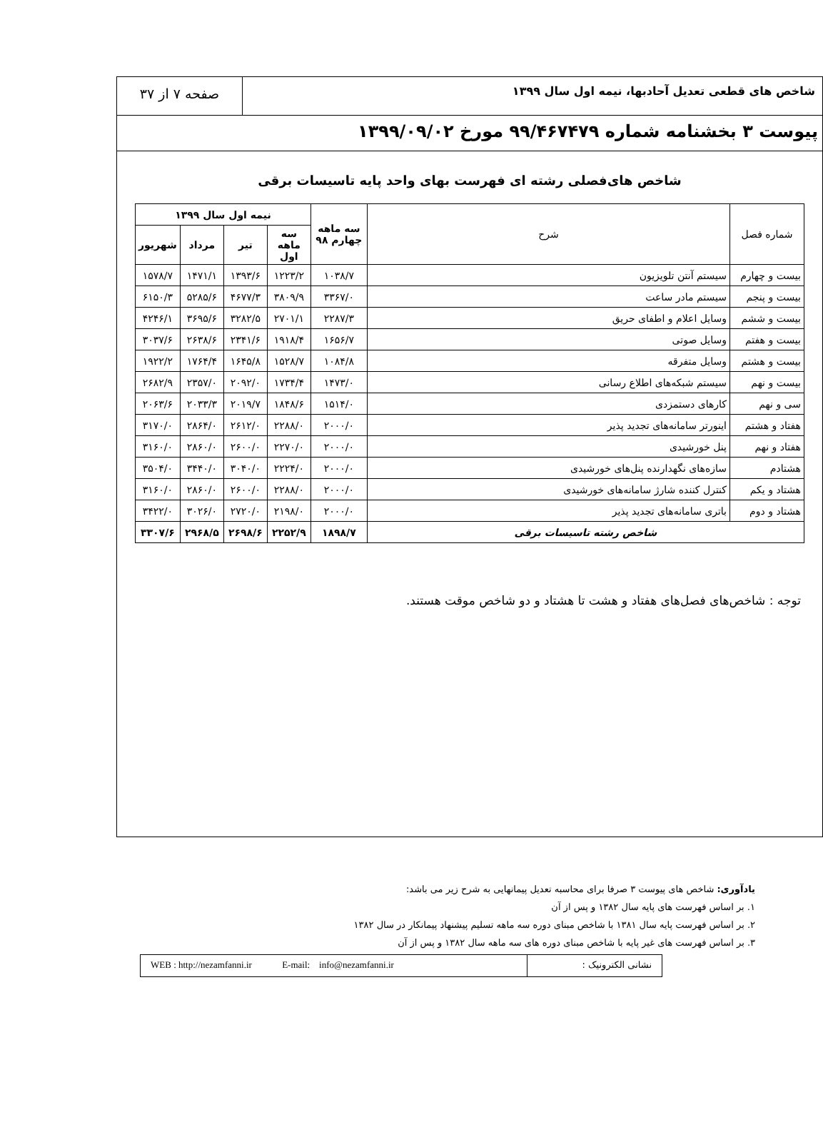شاخص های قطعی تعدیل آحادبها، نیمه اول سال ۱۳۹۹
صفحه ۷ از ۳۷
پیوست ۳ بخشنامه شماره ۹۹/۴۶۷۴۷۹ مورخ ۱۳۹۹/۰۹/۰۲
شاخص های‌فصلی رشته ای فهرست بهای واحد پایه تاسیسات برقی
| شماره فصل | شرح | سه ماهه چهارم ۹۸ | نیمه اول سال ۱۳۹۹ | | | |
| --- | --- | --- | --- | --- | --- | --- |
| | | | سه ماهه اول | تیر | مرداد | شهریور |
| بیست و چهارم | سیستم آنتن تلویزیون | ۱۰۳۸/۷ | ۱۲۲۳/۲ | ۱۳۹۳/۶ | ۱۴۷۱/۱ | ۱۵۷۸/۷ |
| بیست و پنجم | سیستم مادر ساعت | ۳۳۶۷/۰ | ۳۸۰۹/۹ | ۴۶۷۷/۳ | ۵۲۸۵/۶ | ۶۱۵۰/۳ |
| بیست و ششم | وسایل اعلام و اطفای حریق | ۲۲۸۷/۳ | ۲۷۰۱/۱ | ۳۲۸۲/۵ | ۳۶۹۵/۶ | ۴۲۴۶/۱ |
| بیست و هفتم | وسایل صوتی | ۱۶۵۶/۷ | ۱۹۱۸/۴ | ۲۳۴۱/۶ | ۲۶۳۸/۶ | ۳۰۳۷/۶ |
| بیست و هشتم | وسایل متفرقه | ۱۰۸۴/۸ | ۱۵۲۸/۷ | ۱۶۴۵/۸ | ۱۷۶۴/۴ | ۱۹۲۲/۲ |
| بیست و نهم | سیستم شبکه‌های اطلاع رسانی | ۱۴۷۳/۰ | ۱۷۳۴/۴ | ۲۰۹۲/۰ | ۲۳۵۷/۰ | ۲۶۸۲/۹ |
| سی و نهم | کارهای دستمزدی | ۱۵۱۴/۰ | ۱۸۴۸/۶ | ۲۰۱۹/۷ | ۲۰۳۳/۳ | ۲۰۶۳/۶ |
| هفتاد و هشتم | اینورتر سامانه‌های تجدید پذیر | ۲۰۰۰/۰ | ۲۲۸۸/۰ | ۲۶۱۲/۰ | ۲۸۶۴/۰ | ۳۱۷۰/۰ |
| هفتاد و نهم | پنل خورشیدی | ۲۰۰۰/۰ | ۲۲۷۰/۰ | ۲۶۰۰/۰ | ۲۸۶۰/۰ | ۳۱۶۰/۰ |
| هشتادم | سازه‌های نگهدارنده پنل‌های خورشیدی | ۲۰۰۰/۰ | ۲۲۲۴/۰ | ۳۰۴۰/۰ | ۳۴۴۰/۰ | ۳۵۰۴/۰ |
| هشتاد و یکم | کنترل کننده شارژ سامانه‌های خورشیدی | ۲۰۰۰/۰ | ۲۲۸۸/۰ | ۲۶۰۰/۰ | ۲۸۶۰/۰ | ۳۱۶۰/۰ |
| هشتاد و دوم | باتری سامانه‌های تجدید پذیر | ۲۰۰۰/۰ | ۲۱۹۸/۰ | ۲۷۲۰/۰ | ۳۰۲۶/۰ | ۳۴۲۲/۰ |
| شاخص رشته تاسیسات برقی | | ۱۸۹۸/۷ | ۲۲۵۲/۹ | ۲۶۹۸/۶ | ۲۹۶۸/۵ | ۳۳۰۷/۶ |
توجه : شاخص‌های فصل‌های هفتاد و هشت تا هشتاد و دو شاخص موقت هستند.
یادآوری: شاخص های پیوست ۳ صرفا برای محاسبه تعدیل پیمانهایی به شرح زیر می باشد:
۱. بر اساس فهرست های پایه سال ۱۳۸۲ و پس از آن
۲. بر اساس فهرست پایه سال ۱۳۸۱ با شاخص مبنای دوره سه ماهه تسلیم پیشنهاد پیمانکار در سال ۱۳۸۲
۳. بر اساس فهرست های غیر پایه با شاخص مبنای دوره های سه ماهه سال ۱۳۸۲ و پس از آن
نشانی الکترونیک : WEB : http://nezamfanni.ir E-mail: info@nezamfanni.ir